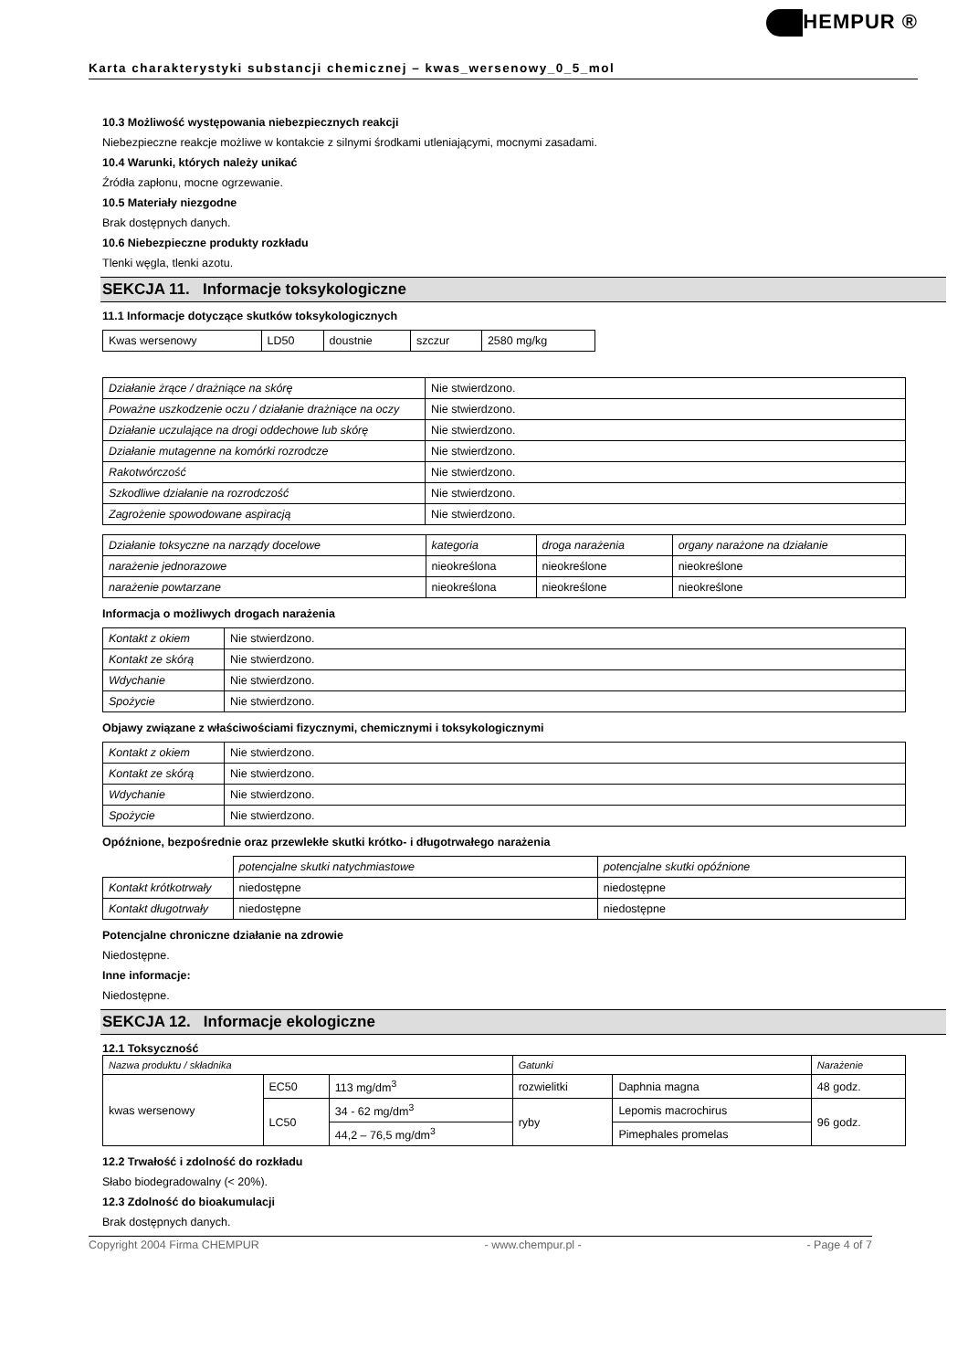Karta charakterystyki substancji chemicznej – kwas_wersenowy_0_5_mol
HEMPUR ®
10.3 Możliwość występowania niebezpiecznych reakcji
Niebezpieczne reakcje możliwe w kontakcie z silnymi środkami utleniającymi, mocnymi zasadami.
10.4 Warunki, których należy unikać
Źródła zapłonu, mocne ogrzewanie.
10.5 Materiały niezgodne
Brak dostępnych danych.
10.6 Niebezpieczne produkty rozkładu
Tlenki węgla, tlenki azotu.
SEKCJA 11. Informacje toksykologiczne
11.1 Informacje dotyczące skutków toksykologicznych
| Kwas wersenowy | LD50 | doustnie | szczur | 2580 mg/kg |
| Działanie żrące / drażniące na skórę | Nie stwierdzono. |
| Poważne uszkodzenie oczu / działanie drażniące na oczy | Nie stwierdzono. |
| Działanie uczulające na drogi oddechowe lub skórę | Nie stwierdzono. |
| Działanie mutagenne na komórki rozrodcze | Nie stwierdzono. |
| Rakotwórczość | Nie stwierdzono. |
| Szkodliwe działanie na rozrodczość | Nie stwierdzono. |
| Zagrożenie spowodowane aspiracją | Nie stwierdzono. |
| Działanie toksyczne na narządy docelowe | kategoria | droga narażenia | organy narażone na działanie |
| narażenie jednorazowe | nieokreślona | nieokreślone | nieokreślone |
| narażenie powtarzane | nieokreślona | nieokreślone | nieokreślone |
Informacja o możliwych drogach narażenia
| Kontakt z okiem | Nie stwierdzono. |
| Kontakt ze skórą | Nie stwierdzono. |
| Wdychanie | Nie stwierdzono. |
| Spożycie | Nie stwierdzono. |
Objawy związane z właściwościami fizycznymi, chemicznymi i toksykologicznymi
| Kontakt z okiem | Nie stwierdzono. |
| Kontakt ze skórą | Nie stwierdzono. |
| Wdychanie | Nie stwierdzono. |
| Spożycie | Nie stwierdzono. |
Opóźnione, bezpośrednie oraz przewlekłe skutki krótko- i długotrwałego narażenia
| | potencjalne skutki natychmiastowe | potencjalne skutki opóźnione |
| Kontakt krótkotrwały | niedostępne | niedostępne |
| Kontakt długotrwały | niedostępne | niedostępne |
Potencjalne chroniczne działanie na zdrowie
Niedostępne.
Inne informacje:
Niedostępne.
SEKCJA 12. Informacje ekologiczne
12.1 Toksyczność
| Nazwa produktu / składnika | | | Gatunki | | Narażenie |
| kwas wersenowy | EC50 | 113 mg/dm<sup>3</sup> | rozwielitki | Daphnia magna | 48 godz. |
| | LC50 | 34 - 62 mg/dm<sup>3</sup> | ryby | Lepomis macrochirus | 96 godz. |
| | | 44,2 – 76,5 mg/dm<sup>3</sup> | | Pimephales promelas | |
12.2 Trwałość i zdolność do rozkładu
Słabo biodegradowalny (< 20%).
12.3 Zdolność do bioakumulacji
Brak dostępnych danych.
Copyright 2004 Firma CHEMPUR - www.chempur.pl - - Page 4 of 7